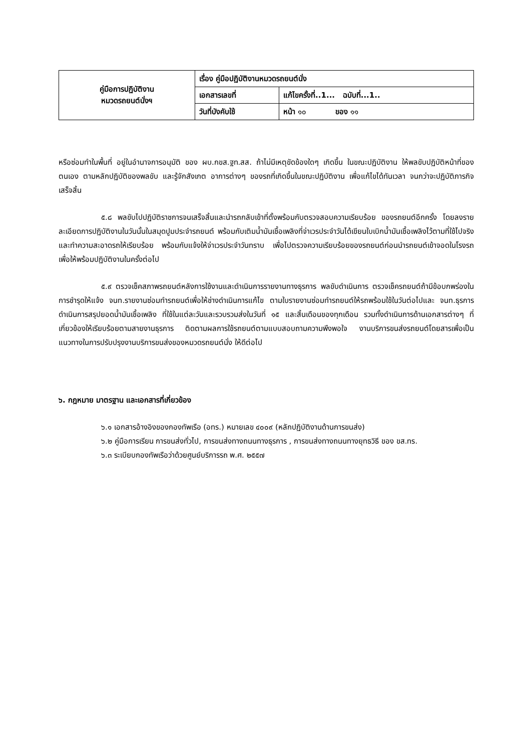| คู่มือการปฏิบัติงาน หมวดรถยนต์นั่งฯ | เรื่อง คู่มือปฏิบัติงานหมวดรถยนต์นั่ง | |
| | เอกสารเลขที่ | แก้ไขครั้งที่..1... ฉบับที่...1.. |
| | วันที่บังคับใช้ | หน้า ๑๐ ของ ๑๑ |
หรือซ่อมทำในพื้นที่ อยู่ในอำนาจการอนุมัติ ของ ผบ.กขส.ฐท.สส. ถ้าไม่มีเหตุขัดข้องใดๆ เกิดขึ้น ในขณะปฏิบัติงาน ให้พลขับปฏิบัติหน้าที่ของตนเอง ตามหลักปฏิบัติของพลขับ และรู้จักสังเกต อาการต่างๆ ของรถที่เกิดขึ้นในขณะปฏิบัติงาน เพื่อแก้ไขได้ทันเวลา จนกว่าจะปฏิบัติภารกิจเสร็จสิ้น
๕.๘ พลขับไปปฏิบัติราชการจนเสร็จสิ้นและนำรถกลับเข้าที่ตั้งพร้อมกับตรวจสอบความเรียบร้อย ของรถยนต์อีกครั้ง โดยลงรายละเอียดการปฏิบัติงานในวันนั้นในสมุดปูมประจำรถยนต์ พร้อมกับเติมน้ำมันเชื้อเพลิงที่จ่าเวรประจำวันได้เขียนใบเบิกน้ำมันเชื้อเพลิงไว้ตามที่ใช้ไปจริง และทำความสะอาดรถให้เรียบร้อย พร้อมกับแจ้งให้จ่าเวรประจำวันทราบ เพื่อไปตรวจความเรียบร้อยของรถยนต์ก่อนนำรถยนต์เข้าจอดในโรงรถ เพื่อให้พร้อมปฏิบัติงานในครั้งต่อไป
๕.๙ ตรวจเช็คสภาพรถยนต์หลังการใช้งานและดำเนินการรายงานทางธุรการ พลขับดำเนินการ ตรวจเช็ครถยนต์ถ้ามีข้อบกพร่องในการชำรุดให้แจ้ง จนท.รายงานซ่อมทำรถยนต์เพื่อให้ช่างดำเนินการแก้ไข ตามใบรายงานซ่อมทำรถยนต์ให้รถพร้อมใช้ในวันต่อไปและ จนท.ธุรการดำเนินการสรุปยอดน้ำมันเชื้อเพลิง ที่ใช้ในแต่ละวันและรวบรวมส่งในวันที่ ๑๕ และสิ้นเดือนของทุกเดือน รวมทั้งดำเนินการด้านเอกสารต่างๆ ที่เกี่ยวข้องให้เรียบร้อยตามสายงานธุรการ ติดตามผลการใช้รถยนต์ตามแบบสอบถามความพึงพอใจ งานบริการขนส่งรถยนต์โดยสารเพื่อเป็นแนวทางในการปรับปรุงงานบริการขนส่งของหมวดรถยนต์นั่ง ให้ดีต่อไป
๖. กฎหมาย มาตรฐาน และเอกสารที่เกี่ยวข้อง
๖.๑ เอกสารอ้างอิงของกองทัพเรือ (อทร.) หมายเลข ๔๐๐๙ (หลักปฏิบัติงานด้านการขนส่ง)
๖.๒ คู่มือการเรียน การขนส่งทั่วไป, การขนส่งทางถนนทางธุรการ , การขนส่งทางถนนทางยุทธวิธี ของ ขส.ทร.
๖.๓ ระเบียบกองทัพเรือว่าด้วยศูนย์บริการรถ พ.ศ. ๒๕๕๗